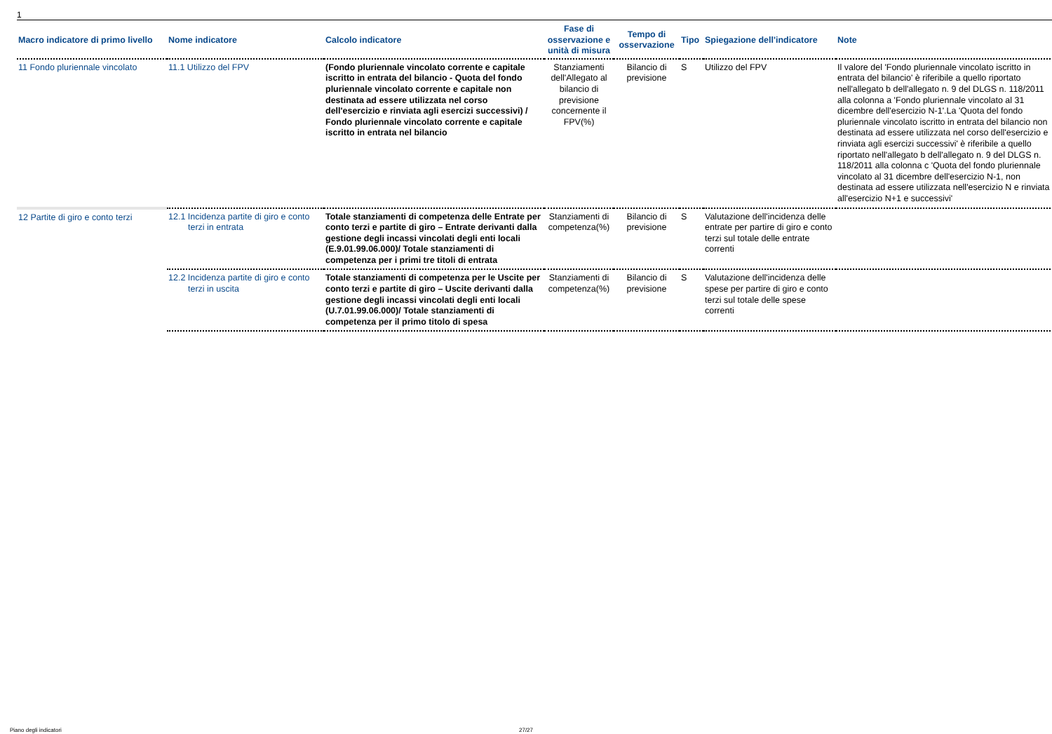1
| Macro indicatore di primo livello | Nome indicatore | Calcolo indicatore | Fase di osservazione e unità di misura | Tempo di osservazione | Tipo | Spiegazione dell'indicatore | Note |
| --- | --- | --- | --- | --- | --- | --- | --- |
| 11 Fondo pluriennale vincolato | 11.1 Utilizzo del FPV | (Fondo pluriennale vincolato corrente e capitale iscritto in entrata del bilancio - Quota del fondo pluriennale vincolato corrente e capitale non destinata ad essere utilizzata nel corso dell'esercizio e rinviata agli esercizi successivi) / Fondo pluriennale vincolato corrente e capitale iscritto in entrata nel bilancio | Stanziamenti dell'Allegato al bilancio di previsione concernente il FPV(%) | Bilancio di previsione | S | Utilizzo del FPV | Il valore del 'Fondo pluriennale vincolato iscritto in entrata del bilancio' è riferibile a quello riportato nell'allegato b dell'allegato n. 9 del DLGS n. 118/2011 alla colonna a 'Fondo pluriennale vincolato al 31 dicembre dell'esercizio N-1'.La 'Quota del fondo pluriennale vincolato iscritto in entrata del bilancio non destinata ad essere utilizzata nel corso dell'esercizio e rinviata agli esercizi successivi' è riferibile a quello riportato nell'allegato b dell'allegato n. 9 del DLGS n. 118/2011 alla colonna c 'Quota del fondo pluriennale vincolato al 31 dicembre dell'esercizio N-1, non destinata ad essere utilizzata nell'esercizio N e rinviata all'esercizio N+1 e successivi' |
| 12 Partite di giro e conto terzi | 12.1 Incidenza partite di giro e conto terzi in entrata | Totale stanziamenti di competenza delle Entrate per conto terzi e partite di giro – Entrate derivanti dalla gestione degli incassi vincolati degli enti locali (E.9.01.99.06.000)/ Totale stanziamenti di competenza per i primi tre titoli di entrata | Stanziamenti di competenza(%) | Bilancio di previsione | S | Valutazione dell'incidenza delle entrate per partire di giro e conto terzi sul totale delle entrate correnti | |
| | 12.2 Incidenza partite di giro e conto terzi in uscita | Totale stanziamenti di competenza per le Uscite per conto terzi e partite di giro – Uscite derivanti dalla gestione degli incassi vincolati degli enti locali (U.7.01.99.06.000)/ Totale stanziamenti di competenza per il primo titolo di spesa | Stanziamenti di competenza(%) | Bilancio di previsione | S | Valutazione dell'incidenza delle spese per partire di giro e conto terzi sul totale delle spese correnti | |
Piano degli indicatori 27/27